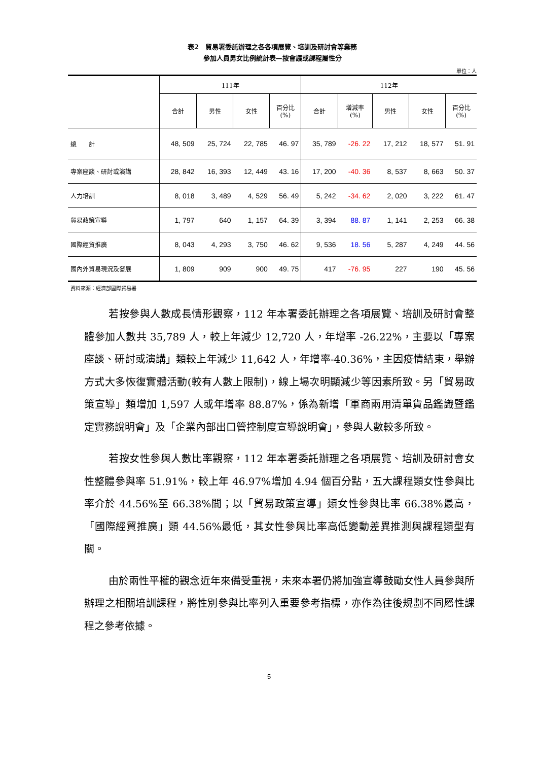表2　貿易署委託辦理之各各項展覽、培訓及研討會等業務
參加人員男女比例統計表—按會議或課程屬性分
單位：人
| | 111年 | | | | 112年 | | | | |
| --- | --- | --- | --- | --- | --- | --- | --- | --- | --- |
| | 合計 | 男性 | 女性 | 百分比 (%) | 合計 | 增減率 (%) | 男性 | 女性 | 百分比 (%) |
| 總 計 | 48, 509 | 25, 724 | 22, 785 | 46. 97 | 35, 789 | -26. 22 | 17, 212 | 18, 577 | 51. 91 |
| 專案座談、研討或演講 | 28, 842 | 16, 393 | 12, 449 | 43. 16 | 17, 200 | -40. 36 | 8, 537 | 8, 663 | 50. 37 |
| 人力培訓 | 8, 018 | 3, 489 | 4, 529 | 56. 49 | 5, 242 | -34. 62 | 2, 020 | 3, 222 | 61. 47 |
| 貿易政策宣導 | 1, 797 | 640 | 1, 157 | 64. 39 | 3, 394 | 88. 87 | 1, 141 | 2, 253 | 66. 38 |
| 國際經貿推廣 | 8, 043 | 4, 293 | 3, 750 | 46. 62 | 9, 536 | 18. 56 | 5, 287 | 4, 249 | 44. 56 |
| 國內外貿易現況及發展 | 1, 809 | 909 | 900 | 49. 75 | 417 | -76. 95 | 227 | 190 | 45. 56 |
資料來源：經濟部國際貿易署
若按參與人數成長情形觀察，112 年本署委託辦理之各項展覽、培訓及研討會整體參加人數共 35,789 人，較上年減少 12,720 人，年增率 -26.22%，主要以「專案座談、研討或演講」類較上年減少 11,642 人，年增率-40.36%，主因疫情結束，舉辦方式大多恢復實體活動(較有人數上限制)，線上場次明顯減少等因素所致。另「貿易政策宣導」類增加 1,597 人或年增率 88.87%，係為新增「軍商兩用清單貨品鑑識暨鑑定實務說明會」及「企業內部出口管控制度宣導說明會」，參與人數較多所致。
若按女性參與人數比率觀察，112 年本署委託辦理之各項展覽、培訓及研討會女性整體參與率 51.91%，較上年 46.97%增加 4.94 個百分點，五大課程類女性參與比率介於 44.56%至 66.38%間；以「貿易政策宣導」類女性參與比率 66.38%最高，「國際經貿推廣」類 44.56%最低，其女性參與比率高低變動差異推測與課程類型有關。
由於兩性平權的觀念近年來備受重視，未來本署仍將加強宣導鼓勵女性人員參與所辦理之相關培訓課程，將性別參與比率列入重要參考指標，亦作為往後規劃不同屬性課程之參考依據。
5